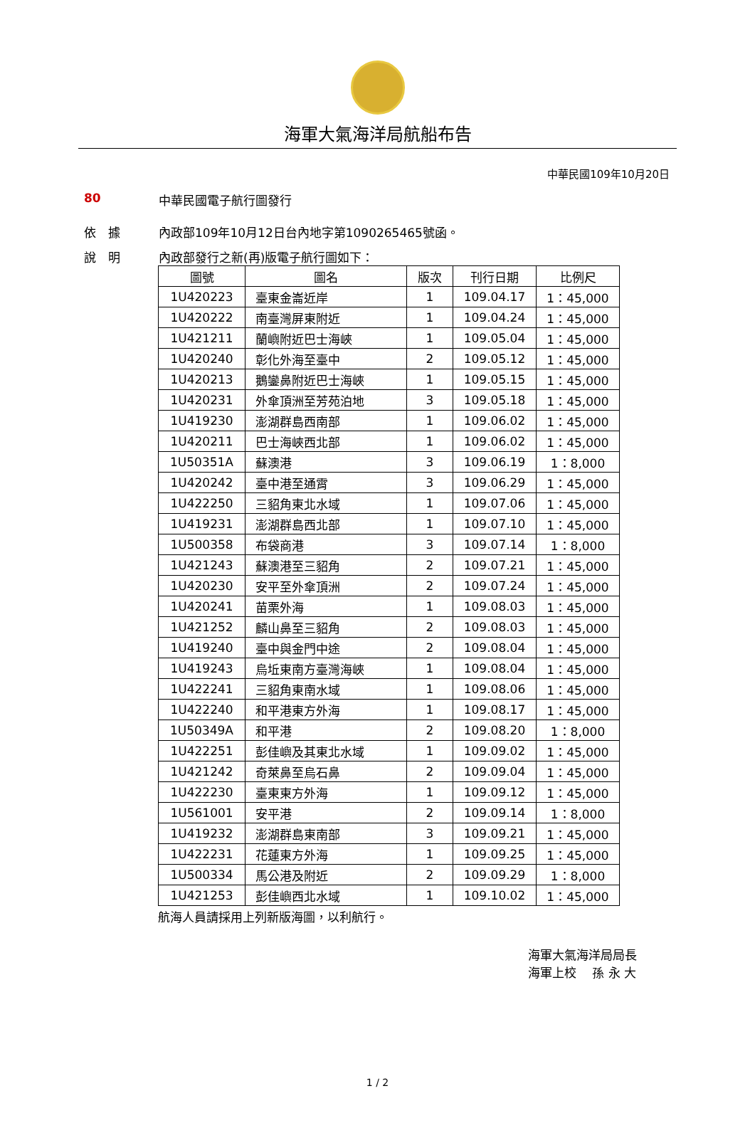海軍大氣海洋局航船布告
中華民國109年10月20日
80 中華民國電子航行圖發行
依　據 內政部109年10月12日台內地字第1090265465號函。
說　明 內政部發行之新(再)版電子航行圖如下：
| 圖號 | 圖名 | 版次 | 刊行日期 | 比例尺 |
| --- | --- | --- | --- | --- |
| 1U420223 | 臺東金崙近岸 | 1 | 109.04.17 | 1：45,000 |
| 1U420222 | 南臺灣屏東附近 | 1 | 109.04.24 | 1：45,000 |
| 1U421211 | 蘭嶼附近巴士海峽 | 1 | 109.05.04 | 1：45,000 |
| 1U420240 | 彰化外海至臺中 | 2 | 109.05.12 | 1：45,000 |
| 1U420213 | 鵝鑾鼻附近巴士海峽 | 1 | 109.05.15 | 1：45,000 |
| 1U420231 | 外傘頂洲至芳苑泊地 | 3 | 109.05.18 | 1：45,000 |
| 1U419230 | 澎湖群島西南部 | 1 | 109.06.02 | 1：45,000 |
| 1U420211 | 巴士海峽西北部 | 1 | 109.06.02 | 1：45,000 |
| 1U50351A | 蘇澳港 | 3 | 109.06.19 | 1：8,000 |
| 1U420242 | 臺中港至通霄 | 3 | 109.06.29 | 1：45,000 |
| 1U422250 | 三貂角東北水域 | 1 | 109.07.06 | 1：45,000 |
| 1U419231 | 澎湖群島西北部 | 1 | 109.07.10 | 1：45,000 |
| 1U500358 | 布袋商港 | 3 | 109.07.14 | 1：8,000 |
| 1U421243 | 蘇澳港至三貂角 | 2 | 109.07.21 | 1：45,000 |
| 1U420230 | 安平至外傘頂洲 | 2 | 109.07.24 | 1：45,000 |
| 1U420241 | 苗栗外海 | 1 | 109.08.03 | 1：45,000 |
| 1U421252 | 麟山鼻至三貂角 | 2 | 109.08.03 | 1：45,000 |
| 1U419240 | 臺中與金門中途 | 2 | 109.08.04 | 1：45,000 |
| 1U419243 | 烏坵東南方臺灣海峽 | 1 | 109.08.04 | 1：45,000 |
| 1U422241 | 三貂角東南水域 | 1 | 109.08.06 | 1：45,000 |
| 1U422240 | 和平港東方外海 | 1 | 109.08.17 | 1：45,000 |
| 1U50349A | 和平港 | 2 | 109.08.20 | 1：8,000 |
| 1U422251 | 彭佳嶼及其東北水域 | 1 | 109.09.02 | 1：45,000 |
| 1U421242 | 奇萊鼻至烏石鼻 | 2 | 109.09.04 | 1：45,000 |
| 1U422230 | 臺東東方外海 | 1 | 109.09.12 | 1：45,000 |
| 1U561001 | 安平港 | 2 | 109.09.14 | 1：8,000 |
| 1U419232 | 澎湖群島東南部 | 3 | 109.09.21 | 1：45,000 |
| 1U422231 | 花蓮東方外海 | 1 | 109.09.25 | 1：45,000 |
| 1U500334 | 馬公港及附近 | 2 | 109.09.29 | 1：8,000 |
| 1U421253 | 彭佳嶼西北水域 | 1 | 109.10.02 | 1：45,000 |
航海人員請採用上列新版海圖，以利航行。
海軍大氣海洋局局長
海軍上校　 孫 永 大
1 / 2